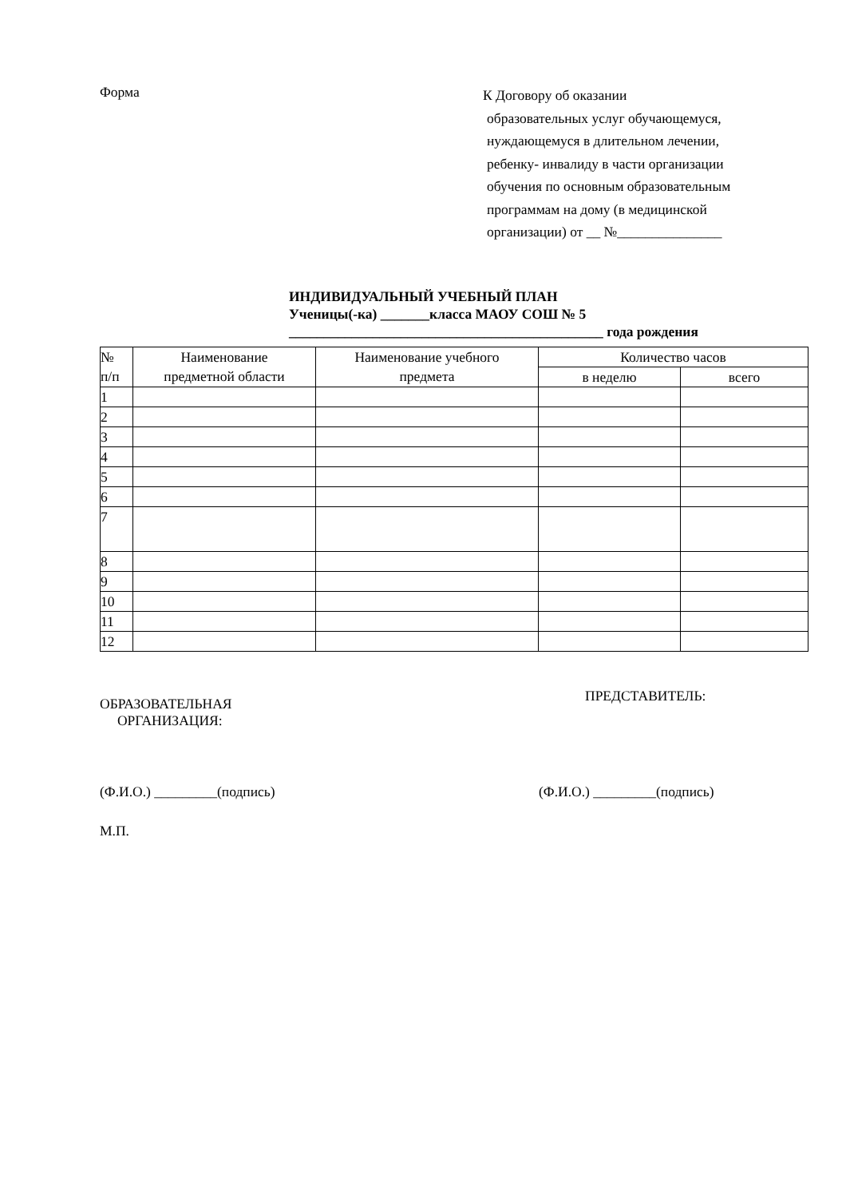Форма
К Договору об оказании
образовательных услуг обучающемуся,
нуждающемуся в длительном лечении,
ребенку- инвалиду в части организации
обучения по основным образовательным
программам на дому (в медицинской
организации) от __ №_______________
ИНДИВИДУАЛЬНЫЙ УЧЕБНЫЙ ПЛАН
Ученицы(-ка) _______класса МАОУ СОШ № 5
_____________________________________________ года рождения
| № п/п | Наименование предметной области | Наименование учебного предмета | Количество часов | |
| --- | --- | --- | --- | --- |
| | | | в неделю | всего |
| 1 | | | | |
| 2 | | | | |
| 3 | | | | |
| 4 | | | | |
| 5 | | | | |
| 6 | | | | |
| 7 | | | | |
| 8 | | | | |
| 9 | | | | |
| 10 | | | | |
| 11 | | | | |
| 12 | | | | |
ОБРАЗОВАТЕЛЬНАЯ
ОРГАНИЗАЦИЯ:
ПРЕДСТАВИТЕЛЬ:
(Ф.И.О.) _________(подпись) (Ф.И.О.) _________(подпись)
М.П.